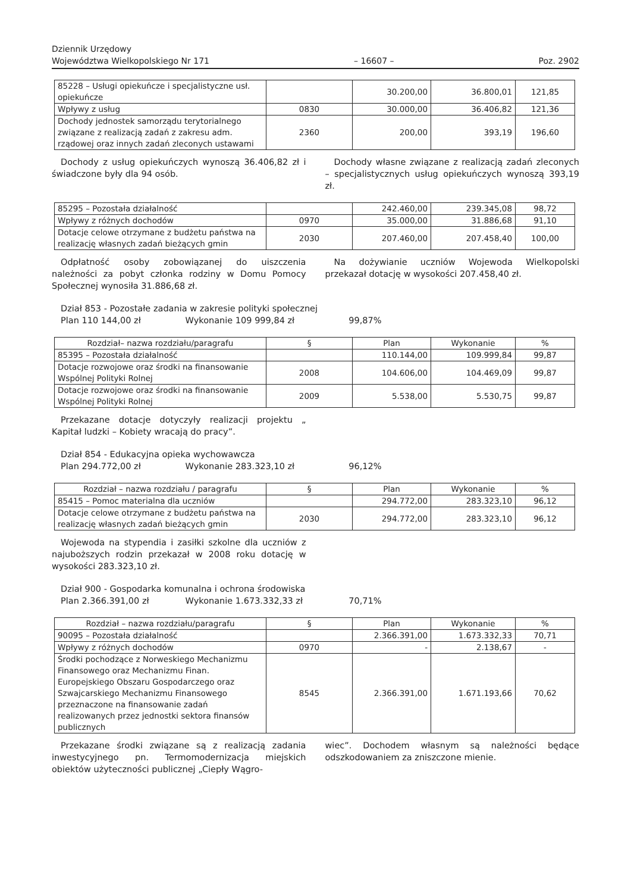Dziennik Urzędowy
Województwa Wielkopolskiego Nr 171
– 16607 –
Poz. 2902
| 85228 – Usługi opiekuńcze i specjalistyczne usł. opiekuńcze | | 30.200,00 | 36.800,01 | 121,85 |
| Wpływy z usług | 0830 | 30.000,00 | 36.406,82 | 121,36 |
| Dochody jednostek samorządu terytorialnego związane z realizacją zadań z zakresu adm. rządowej oraz innych zadań zleconych ustawami | 2360 | 200,00 | 393,19 | 196,60 |
Dochody z usług opiekuńczych wynoszą 36.406,82 zł i świadczone były dla 94 osób.
Dochody własne związane z realizacją zadań zleconych – specjalistycznych usług opiekuńczych wynoszą 393,19 zł.
| 85295 – Pozostała działalność | | 242.460,00 | 239.345,08 | 98,72 |
| Wpływy z różnych dochodów | 0970 | 35.000,00 | 31.886,68 | 91,10 |
| Dotacje celowe otrzymane z budżetu państwa na realizację własnych zadań bieżących gmin | 2030 | 207.460,00 | 207.458,40 | 100,00 |
Odpłatność osoby zobowiązanej do uiszczenia należności za pobyt członka rodziny w Domu Pomocy Społecznej wynosiła 31.886,68 zł.
Na dożywianie uczniów Wojewoda Wielkopolski przekazał dotację w wysokości 207.458,40 zł.
Dział 853 - Pozostałe zadania w zakresie polityki społecznej
Plan 110 144,00 zł Wykonanie 109 999,84 zł 99,87%
| Rozdział– nazwa rozdziału/paragrafu | § | Plan | Wykonanie | % |
| --- | --- | --- | --- | --- |
| 85395 – Pozostała działalność | | 110.144,00 | 109.999,84 | 99,87 |
| Dotacje rozwojowe oraz środki na finansowanie Wspólnej Polityki Rolnej | 2008 | 104.606,00 | 104.469,09 | 99,87 |
| Dotacje rozwojowe oraz środki na finansowanie Wspólnej Polityki Rolnej | 2009 | 5.538,00 | 5.530,75 | 99,87 |
Przekazane dotacje dotyczyły realizacji projektu „ Kapitał ludzki – Kobiety wracają do pracy”.
Dział 854 - Edukacyjna opieka wychowawcza
Plan 294.772,00 zł Wykonanie 283.323,10 zł 96,12%
| Rozdział – nazwa rozdziału / paragrafu | § | Plan | Wykonanie | % |
| --- | --- | --- | --- | --- |
| 85415 – Pomoc materialna dla uczniów | | 294.772,00 | 283.323,10 | 96,12 |
| Dotacje celowe otrzymane z budżetu państwa na realizację własnych zadań bieżących gmin | 2030 | 294.772,00 | 283.323,10 | 96,12 |
Wojewoda na stypendia i zasiłki szkolne dla uczniów z najuboższych rodzin przekazał w 2008 roku dotację w wysokości 283.323,10 zł.
Dział 900 - Gospodarka komunalna i ochrona środowiska
Plan 2.366.391,00 zł Wykonanie 1.673.332,33 zł 70,71%
| Rozdział – nazwa rozdziału/paragrafu | § | Plan | Wykonanie | % |
| --- | --- | --- | --- | --- |
| 90095 – Pozostała działalność | | 2.366.391,00 | 1.673.332,33 | 70,71 |
| Wpływy z różnych dochodów | 0970 | - | 2.138,67 | - |
| Środki pochodzące z Norweskiego Mechanizmu Finansowego oraz Mechanizmu Finan. Europejskiego Obszaru Gospodarczego oraz Szwajcarskiego Mechanizmu Finansowego przeznaczone na finansowanie zadań realizowanych przez jednostki sektora finansów publicznych | 8545 | 2.366.391,00 | 1.671.193,66 | 70,62 |
Przekazane środki związane są z realizacją zadania inwestycyjnego pn. Termomodernizacja miejskich obiektów użyteczności publicznej „Ciepły Wągro-
wiec”. Dochodem własnym są należności będące odszkodowaniem za zniszczone mienie.